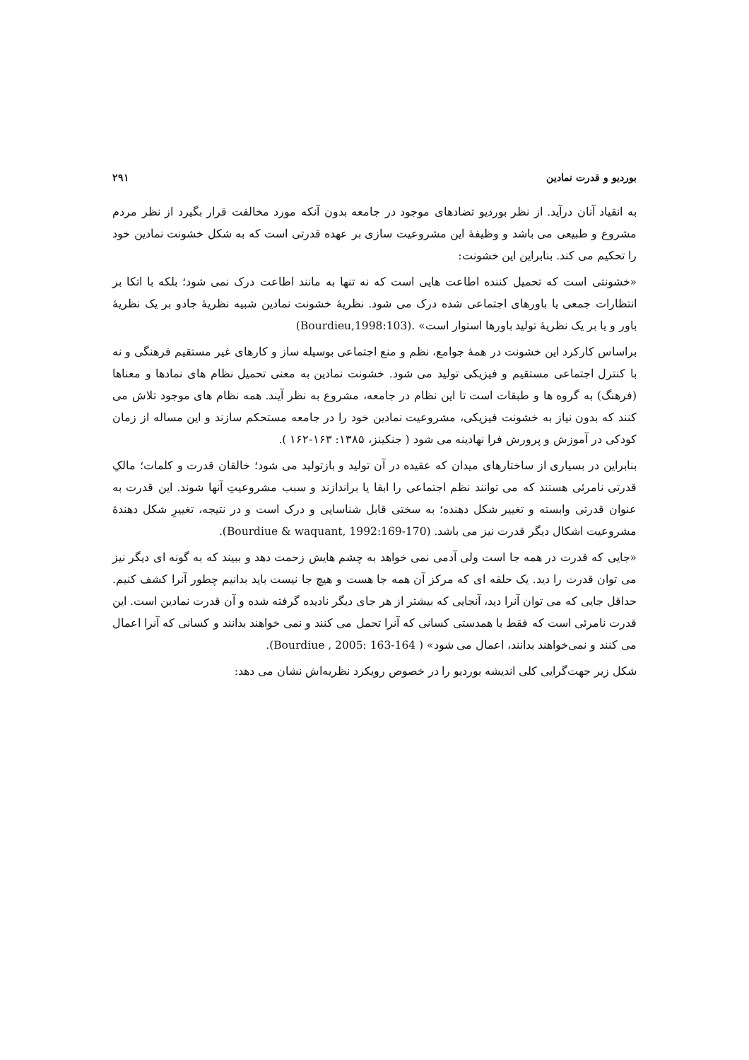بورديو و قدرت نمادين ۲۹۱
به انقياد آنان درآيد. از نظر بورديو تضادهاى موجود در جامعه بدون آنكه مورد مخالفت قرار بگيرد از نظر مردم مشروع و طبيعى مى باشد و وظيفهٔ اين مشروعيت سازى بر عهده قدرتى است كه به شكل خشونت نمادين خود را تحكيم مى كند. بنابراين اين خشونت:
«خشونتى است كه تحميل كننده اطاعت هايى است كه نه تنها به مانند اطاعت درک نمى شود؛ بلكه با اتكا بر انتظارات جمعى يا باورهاى اجتماعى شده درک مى شود. نظريهٔ خشونت نمادين شبيه نظريهٔ جادو بر يک نظريهٔ باور و يا بر يک نظريهٔ توليد باورها استوار است» .(Bourdieu,1998:103)
براساس كاركرد اين خشونت در همهٔ جوامع، نظم و منع اجتماعى بوسيله ساز و كارهاى غير مستقيم فرهنگى و نه با كنترل اجتماعى مستقيم و فيزيكى توليد مى شود. خشونت نمادين به معنى تحميل نظام هاى نمادها و معناها (فرهنگ) به گروه ها و طبقات است تا اين نظام در جامعه، مشروع به نظر آيند. همه نظام هاى موجود تلاش مى كنند كه بدون نياز به خشونت فيزيكى، مشروعيت نمادين خود را در جامعه مستحكم سازند و اين مساله از زمان كودكى در آموزش و پرورش فرا نهادينه مى شود ( جنكينز، ۱۳۸۵: ۱۶۳-۱۶۲ ).
بنابراين در بسيارى از ساختارهاى ميدان كه عقيده در آن توليد و بازتوليد مى شود؛ خالقان قدرت و كلمات؛ مالکِ قدرتى نامرئى هستند كه مى توانند نظم اجتماعى را ابقا يا براندازند و سبب مشروعيتِ آنها شوند. اين قدرت به عنوان قدرتى وابسته و تغيير شكل دهنده؛ به سختى قابل شناسايى و درک است و در نتيجه، تغييرِ شكل دهندهٔ مشروعيت اشكال ديگر قدرت نيز مى باشد. (Bourdiue & waquant, 1992:169-170).
«جايى كه قدرت در همه جا است ولى آدمى نمى خواهد به چشم هايش زحمت دهد و ببيند كه به گونه اى ديگر نيز مى توان قدرت را ديد. يک حلقه اى كه مركز آن همه جا هست و هيچ جا نيست بايد بدانيم چطور آنرا كشف كنيم. حداقل جايى كه مى توان آنرا ديد، آنجايى كه بيشتر از هر جاى ديگر ناديده گرفته شده و آن قدرت نمادين است. اين قدرت نامرئى است كه فقط با همدستى كسانى كه آنرا تحمل مى كنند و نمى خواهند بدانند و كسانى كه آنرا اعمال مى كنند و نمى‌خواهند بدانند، اعمال مى شود» ( Bourdiue , 2005: 163-164).
شكل زير جهت‌گرايى كلى انديشه بورديو را در خصوص رويكرد نظريه‌اش نشان مى دهد: